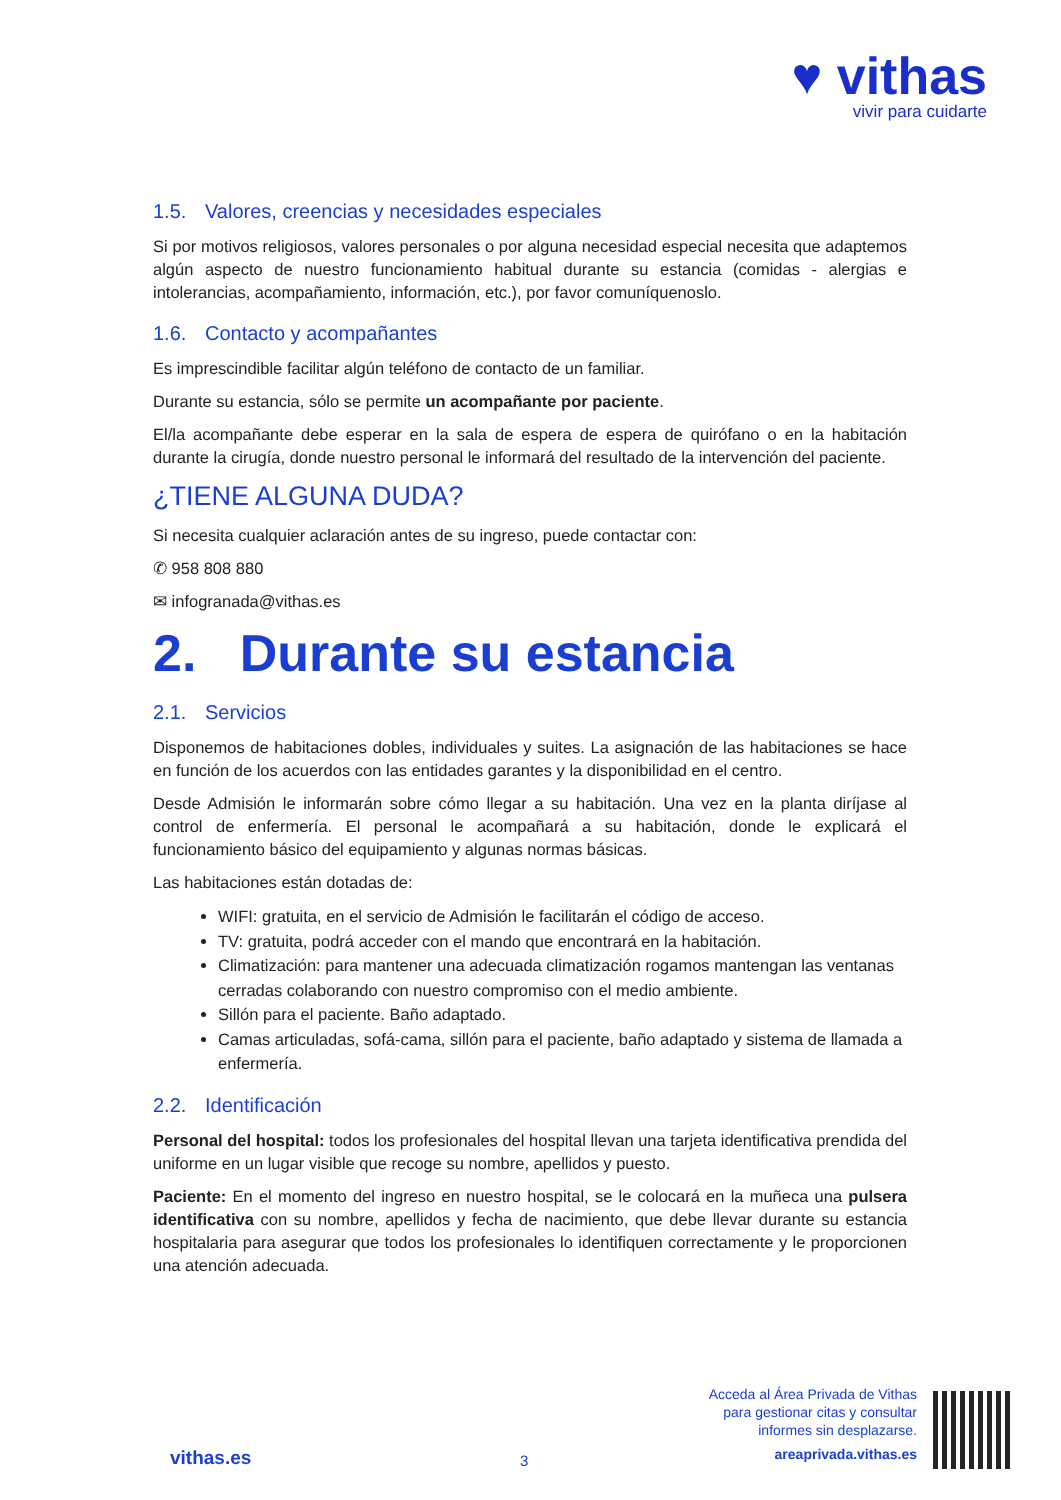♥ vithas
vivir para cuidarte
1.5. Valores, creencias y necesidades especiales
Si por motivos religiosos, valores personales o por alguna necesidad especial necesita que adaptemos algún aspecto de nuestro funcionamiento habitual durante su estancia (comidas - alergias e intolerancias, acompañamiento, información, etc.), por favor comuníquenoslo.
1.6. Contacto y acompañantes
Es imprescindible facilitar algún teléfono de contacto de un familiar.
Durante su estancia, sólo se permite un acompañante por paciente.
El/la acompañante debe esperar en la sala de espera de espera de quirófano o en la habitación durante la cirugía, donde nuestro personal le informará del resultado de la intervención del paciente.
¿TIENE ALGUNA DUDA?
Si necesita cualquier aclaración antes de su ingreso, puede contactar con:
✆ 958 808 880
✉ infogranada@vithas.es
2. Durante su estancia
2.1. Servicios
Disponemos de habitaciones dobles, individuales y suites. La asignación de las habitaciones se hace en función de los acuerdos con las entidades garantes y la disponibilidad en el centro.
Desde Admisión le informarán sobre cómo llegar a su habitación. Una vez en la planta diríjase al control de enfermería. El personal le acompañará a su habitación, donde le explicará el funcionamiento básico del equipamiento y algunas normas básicas.
Las habitaciones están dotadas de:
WIFI: gratuita, en el servicio de Admisión le facilitarán el código de acceso.
TV: gratuita, podrá acceder con el mando que encontrará en la habitación.
Climatización: para mantener una adecuada climatización rogamos mantengan las ventanas cerradas colaborando con nuestro compromiso con el medio ambiente.
Sillón para el paciente. Baño adaptado.
Camas articuladas, sofá-cama, sillón para el paciente, baño adaptado y sistema de llamada a enfermería.
2.2. Identificación
Personal del hospital: todos los profesionales del hospital llevan una tarjeta identificativa prendida del uniforme en un lugar visible que recoge su nombre, apellidos y puesto.
Paciente: En el momento del ingreso en nuestro hospital, se le colocará en la muñeca una pulsera identificativa con su nombre, apellidos y fecha de nacimiento, que debe llevar durante su estancia hospitalaria para asegurar que todos los profesionales lo identifiquen correctamente y le proporcionen una atención adecuada.
vithas.es
3
Acceda al Área Privada de Vithas
para gestionar citas y consultar
informes sin desplazarse.
areaprivada.vithas.es